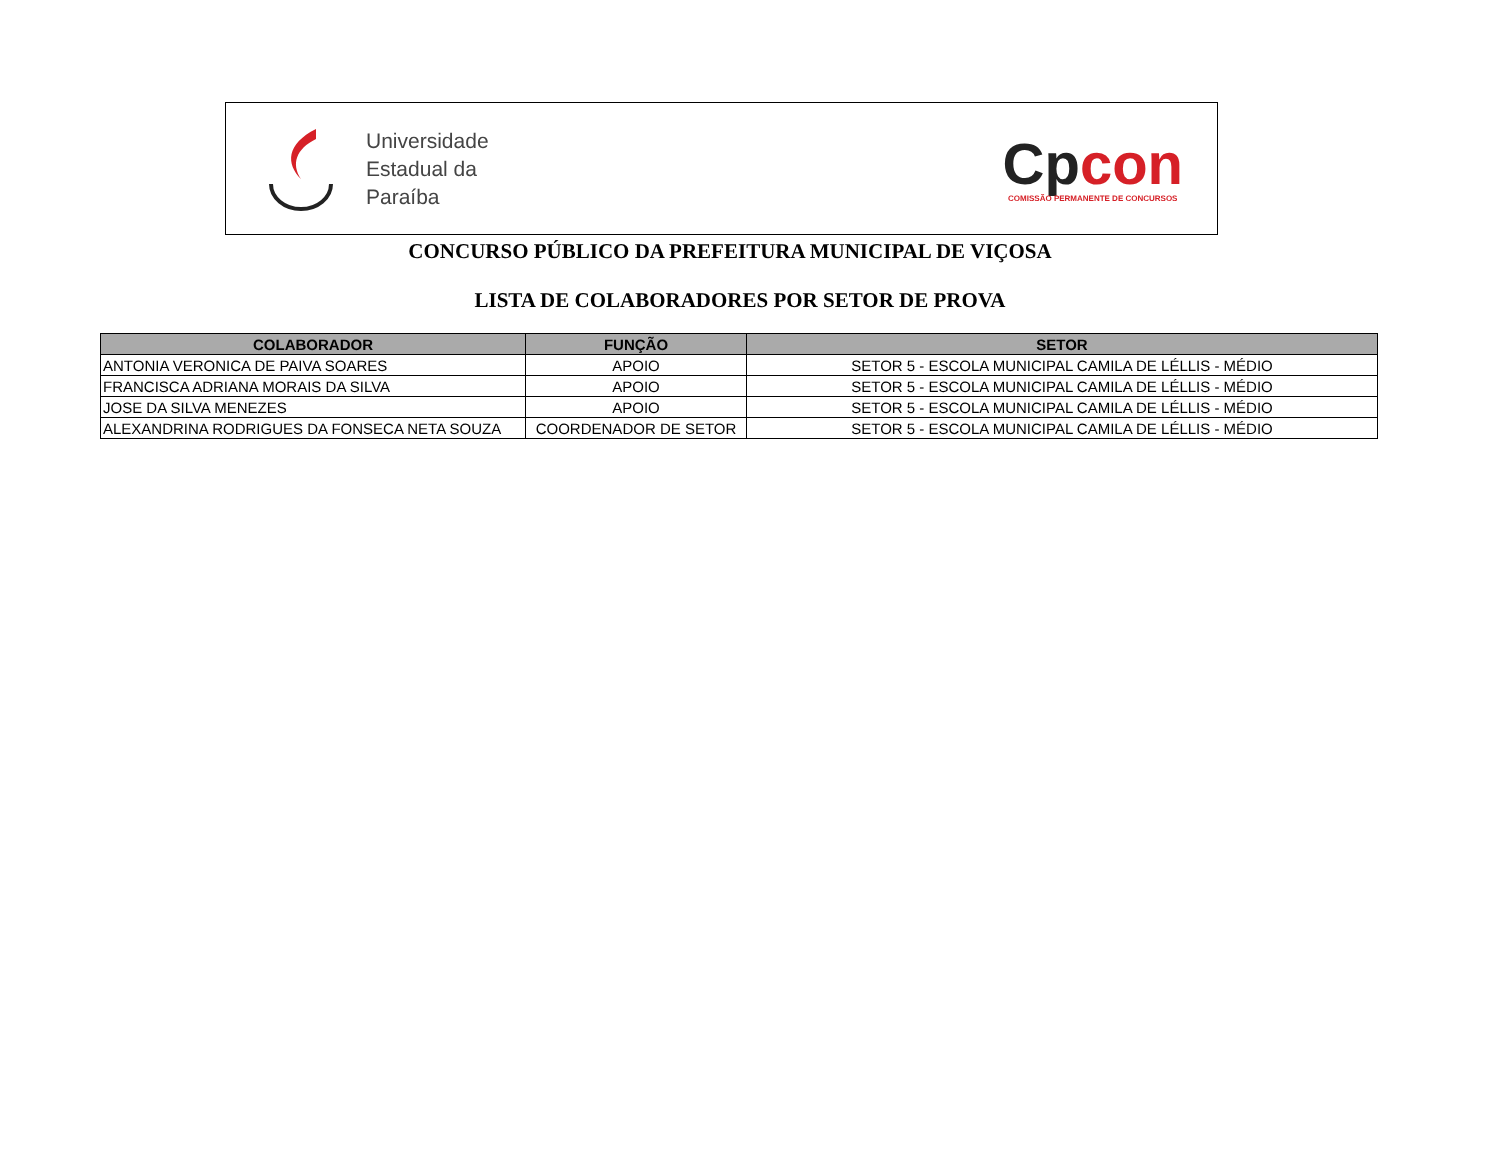Universidade
Estadual da
Paraíba
Cpcon
COMISSÃO PERMANENTE DE CONCURSOS
CONCURSO PÚBLICO DA PREFEITURA MUNICIPAL DE VIÇOSA
LISTA DE COLABORADORES POR SETOR DE PROVA
| COLABORADOR | FUNÇÃO | SETOR |
| --- | --- | --- |
| ANTONIA VERONICA DE PAIVA SOARES | APOIO | SETOR 5 - ESCOLA MUNICIPAL CAMILA DE LÉLLIS - MÉDIO |
| FRANCISCA ADRIANA MORAIS DA SILVA | APOIO | SETOR 5 - ESCOLA MUNICIPAL CAMILA DE LÉLLIS - MÉDIO |
| JOSE DA SILVA MENEZES | APOIO | SETOR 5 - ESCOLA MUNICIPAL CAMILA DE LÉLLIS - MÉDIO |
| ALEXANDRINA RODRIGUES DA FONSECA NETA SOUZA | COORDENADOR DE SETOR | SETOR 5 - ESCOLA MUNICIPAL CAMILA DE LÉLLIS - MÉDIO |